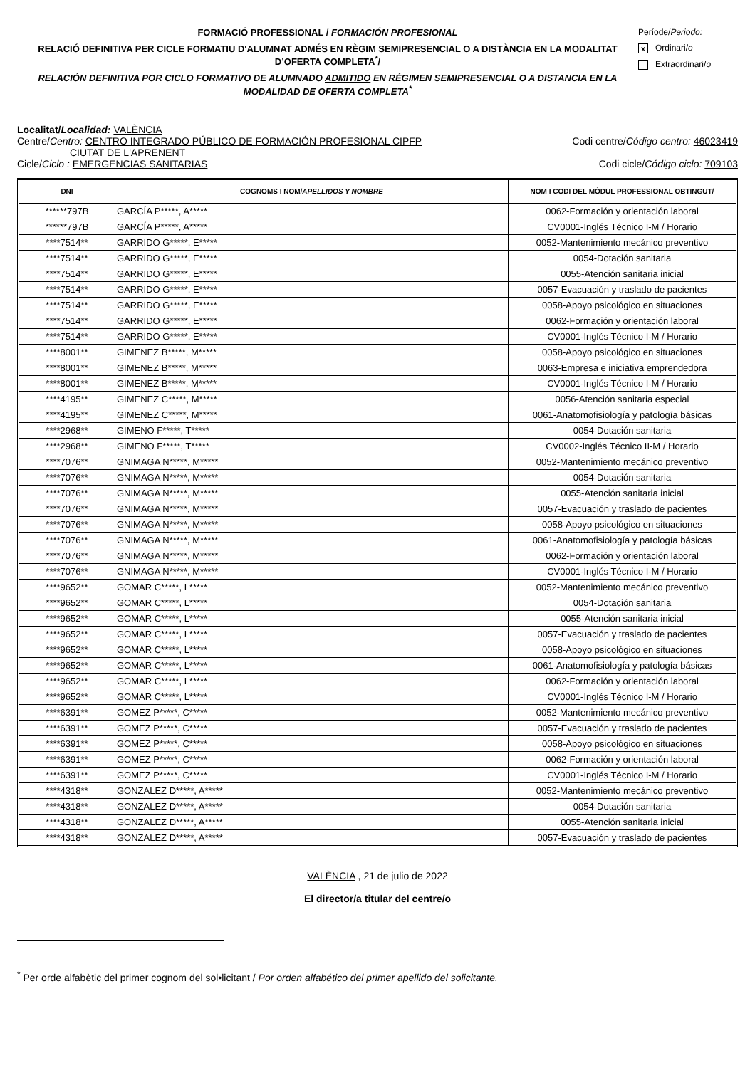FORMACIÓ PROFESSIONAL / FORMACIÓN PROFESIONAL
RELACIÓ DEFINITIVA PER CICLE FORMATIU D'ALUMNAT ADMÉS EN RÈGIM SEMIPRESENCIAL O A DISTÀNCIA EN LA MODALITAT D’OFERTA COMPLETA<sup>*</sup>/
RELACIÓN DEFINITIVA POR CICLO FORMATIVO DE ALUMNADO ADMITIDO EN RÉGIMEN SEMIPRESENCIAL O A DISTANCIA EN LA MODALIDAD DE OFERTA COMPLETA<sup>*</sup>
Període/Periodo:
x Ordinari/o
Extraordinari/o
Localitat/Localidad: VALÈNCIA
Centre/Centro: CENTRO INTEGRADO PÚBLICO DE FORMACIÓN PROFESIONAL CIPFP
CIUTAT DE L'APRENENT Codi centre/Código centro: 46023419
Cicle/Ciclo : EMERGENCIAS SANITARIAS Codi cicle/Código ciclo: 709103
| DNI | COGNOMS I NOM/ APELLIDOS Y NOMBRE | NOM I CODI DEL MÒDUL PROFESSIONAL OBTINGUT/ |
| --- | --- | --- |
| ******797B | GARCÍA P*****, A***** | 0062-Formación y orientación laboral |
| ******797B | GARCÍA P*****, A***** | CV0001-Inglés Técnico I-M / Horario |
| ****7514** | GARRIDO G*****, E***** | 0052-Mantenimiento mecánico preventivo |
| ****7514** | GARRIDO G*****, E***** | 0054-Dotación sanitaria |
| ****7514** | GARRIDO G*****, E***** | 0055-Atención sanitaria inicial |
| ****7514** | GARRIDO G*****, E***** | 0057-Evacuación y traslado de pacientes |
| ****7514** | GARRIDO G*****, E***** | 0058-Apoyo psicológico en situaciones |
| ****7514** | GARRIDO G*****, E***** | 0062-Formación y orientación laboral |
| ****7514** | GARRIDO G*****, E***** | CV0001-Inglés Técnico I-M / Horario |
| ****8001** | GIMENEZ B*****, M***** | 0058-Apoyo psicológico en situaciones |
| ****8001** | GIMENEZ B*****, M***** | 0063-Empresa e iniciativa emprendedora |
| ****8001** | GIMENEZ B*****, M***** | CV0001-Inglés Técnico I-M / Horario |
| ****4195** | GIMENEZ C*****, M***** | 0056-Atención sanitaria especial |
| ****4195** | GIMENEZ C*****, M***** | 0061-Anatomofisiología y patología básicas |
| ****2968** | GIMENO F*****, T***** | 0054-Dotación sanitaria |
| ****2968** | GIMENO F*****, T***** | CV0002-Inglés Técnico II-M / Horario |
| ****7076** | GNIMAGA N*****, M***** | 0052-Mantenimiento mecánico preventivo |
| ****7076** | GNIMAGA N*****, M***** | 0054-Dotación sanitaria |
| ****7076** | GNIMAGA N*****, M***** | 0055-Atención sanitaria inicial |
| ****7076** | GNIMAGA N*****, M***** | 0057-Evacuación y traslado de pacientes |
| ****7076** | GNIMAGA N*****, M***** | 0058-Apoyo psicológico en situaciones |
| ****7076** | GNIMAGA N*****, M***** | 0061-Anatomofisiología y patología básicas |
| ****7076** | GNIMAGA N*****, M***** | 0062-Formación y orientación laboral |
| ****7076** | GNIMAGA N*****, M***** | CV0001-Inglés Técnico I-M / Horario |
| ****9652** | GOMAR C*****, L***** | 0052-Mantenimiento mecánico preventivo |
| ****9652** | GOMAR C*****, L***** | 0054-Dotación sanitaria |
| ****9652** | GOMAR C*****, L***** | 0055-Atención sanitaria inicial |
| ****9652** | GOMAR C*****, L***** | 0057-Evacuación y traslado de pacientes |
| ****9652** | GOMAR C*****, L***** | 0058-Apoyo psicológico en situaciones |
| ****9652** | GOMAR C*****, L***** | 0061-Anatomofisiología y patología básicas |
| ****9652** | GOMAR C*****, L***** | 0062-Formación y orientación laboral |
| ****9652** | GOMAR C*****, L***** | CV0001-Inglés Técnico I-M / Horario |
| ****6391** | GOMEZ P*****, C***** | 0052-Mantenimiento mecánico preventivo |
| ****6391** | GOMEZ P*****, C***** | 0057-Evacuación y traslado de pacientes |
| ****6391** | GOMEZ P*****, C***** | 0058-Apoyo psicológico en situaciones |
| ****6391** | GOMEZ P*****, C***** | 0062-Formación y orientación laboral |
| ****6391** | GOMEZ P*****, C***** | CV0001-Inglés Técnico I-M / Horario |
| ****4318** | GONZALEZ D*****, A***** | 0052-Mantenimiento mecánico preventivo |
| ****4318** | GONZALEZ D*****, A***** | 0054-Dotación sanitaria |
| ****4318** | GONZALEZ D*****, A***** | 0055-Atención sanitaria inicial |
| ****4318** | GONZALEZ D*****, A***** | 0057-Evacuación y traslado de pacientes |
VALÈNCIA , 21 de julio de 2022
El director/a titular del centre/o
<sup>*</sup> Per orde alfabètic del primer cognom del sol•licitant / Por orden alfabético del primer apellido del solicitante.